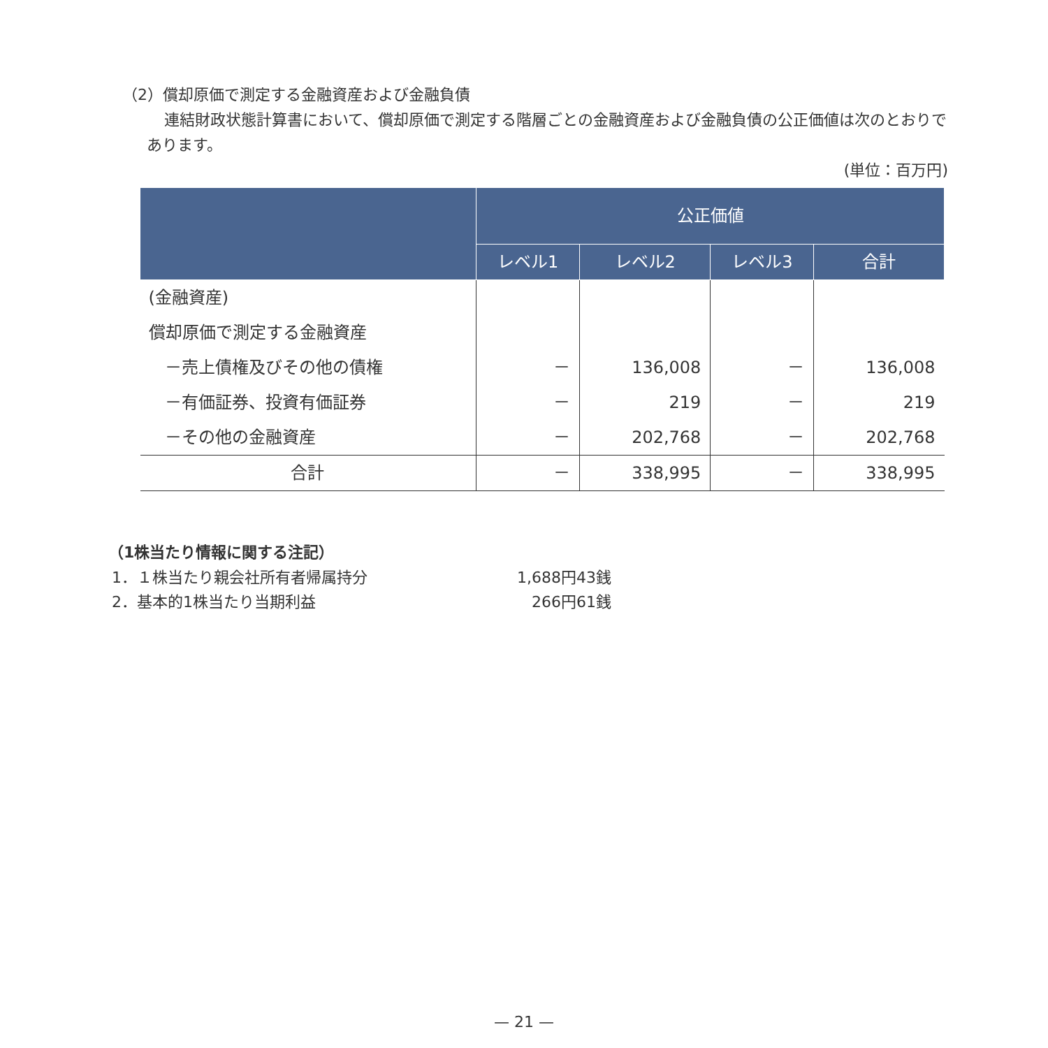（2）償却原価で測定する金融資産および金融負債
連結財政状態計算書において、償却原価で測定する階層ごとの金融資産および金融負債の公正価値は次のとおりであります。
(単位：百万円)
| | 公正価値 | | | |
| --- | --- | --- | --- | --- |
| | レベル1 | レベル2 | レベル3 | 合計 |
| (金融資産) | | | | |
| 償却原価で測定する金融資産 | | | | |
| －売上債権及びその他の債権 | － | 136,008 | － | 136,008 |
| －有価証券、投資有価証券 | － | 219 | － | 219 |
| －その他の金融資産 | － | 202,768 | － | 202,768 |
| 合計 | － | 338,995 | － | 338,995 |
（1株当たり情報に関する注記）
1．１株当たり親会社所有者帰属持分 1,688円43銭
2．基本的1株当たり当期利益 266円61銭
— 21 —